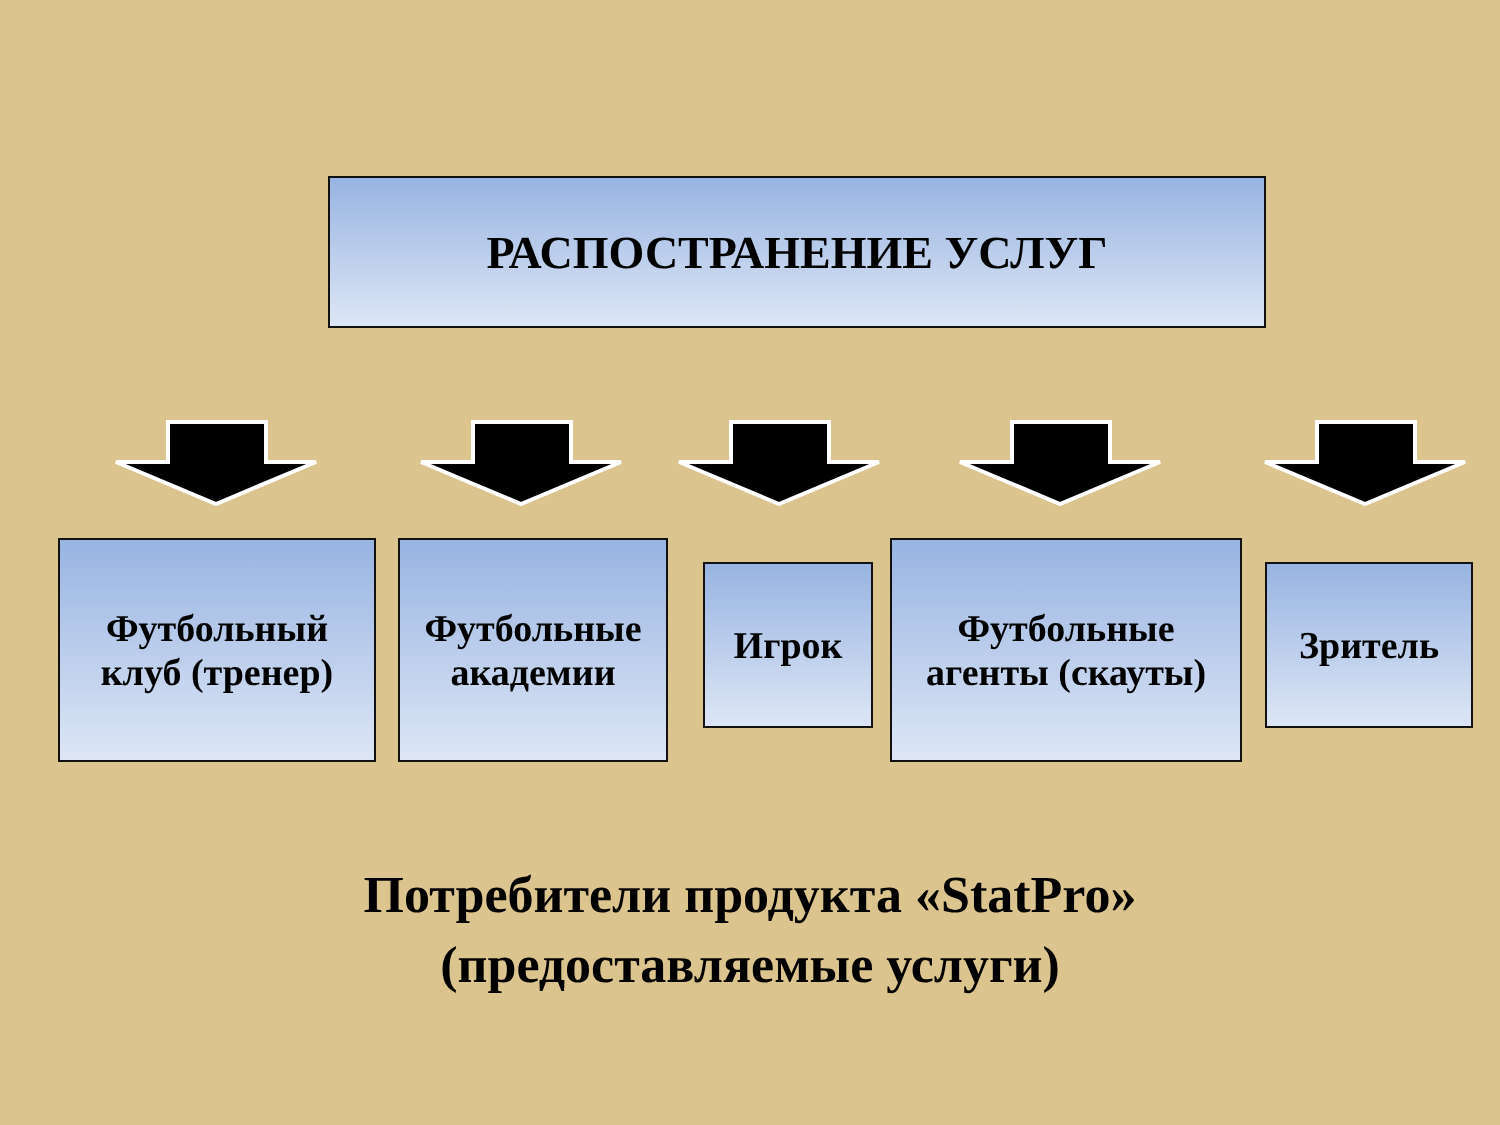РАСПОСТРАНЕНИЕ УСЛУГ
Футбольный
клуб (тренер)
Футбольные
академии
Игрок
Футбольные
агенты (скауты)
Зритель
Потребители продукта «StatPro»
(предоставляемые услуги)